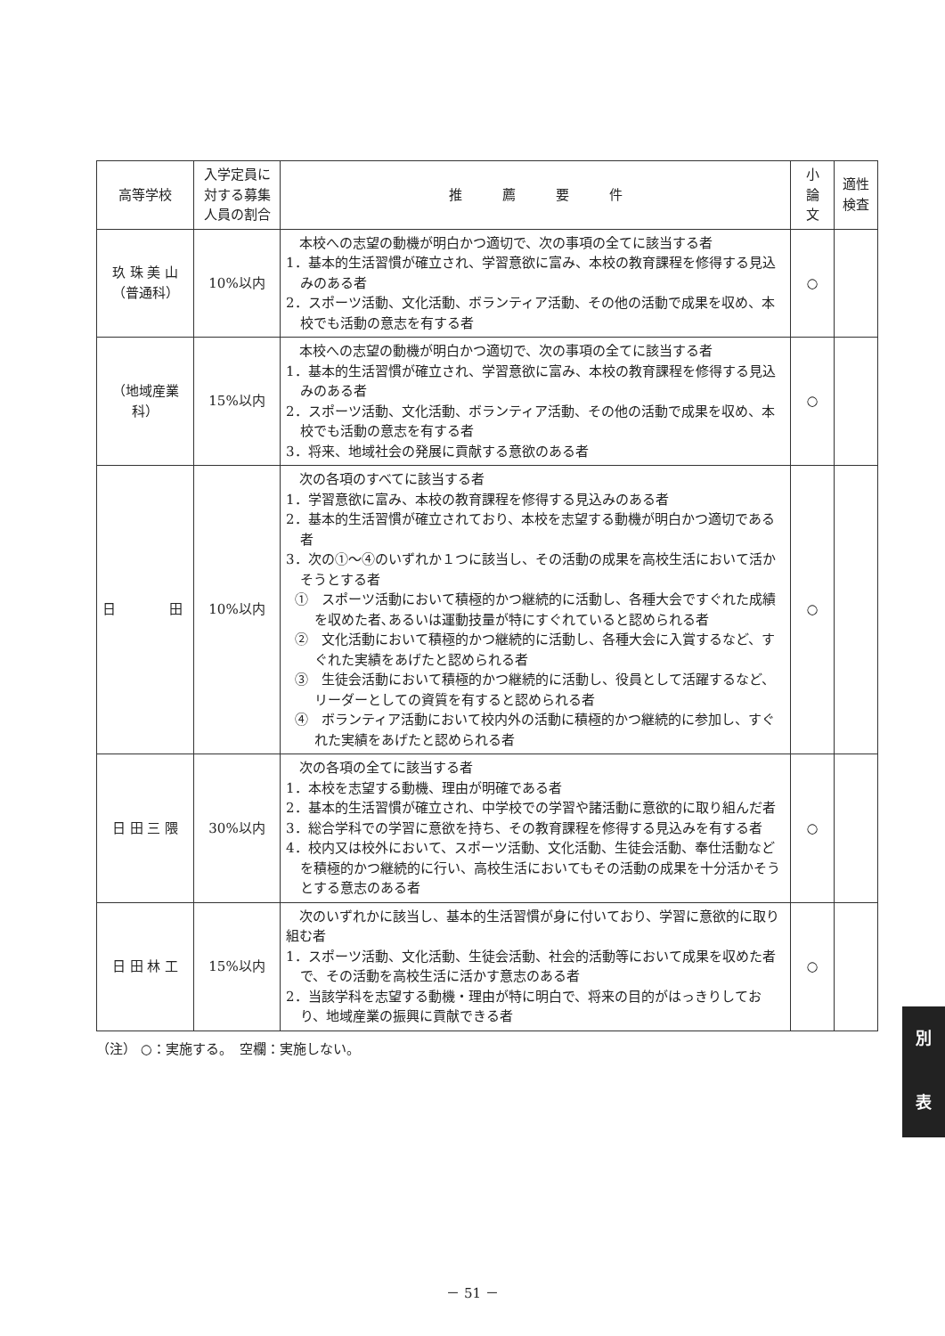| 高等学校 | 入学定員に 対する募集 人員の割合 | 推 薦 要 件 | 小 論 文 | 適性 検査 |
| --- | --- | --- | --- | --- |
| 玖 珠 美 山 （普通科） | 10%以内 | 本校への志望の動機が明白かつ適切で、次の事項の全てに該当する者 1．基本的生活習慣が確立され、学習意欲に富み、本校の教育課程を修得する見込みのある者 2．スポーツ活動、文化活動、ボランティア活動、その他の活動で成果を収め、本校でも活動の意志を有する者 | ○ | |
| （地域産業科） | 15%以内 | 本校への志望の動機が明白かつ適切で、次の事項の全てに該当する者 1．基本的生活習慣が確立され、学習意欲に富み、本校の教育課程を修得する見込みのある者 2．スポーツ活動、文化活動、ボランティア活動、その他の活動で成果を収め、本校でも活動の意志を有する者 3．将来、地域社会の発展に貢献する意欲のある者 | ○ | |
| 日 田 | 10%以内 | 次の各項のすべてに該当する者 1．学習意欲に富み、本校の教育課程を修得する見込みのある者 2．基本的生活習慣が確立されており、本校を志望する動機が明白かつ適切である者 3．次の①～④のいずれか１つに該当し、その活動の成果を高校生活において活かそうとする者 ① スポーツ活動において積極的かつ継続的に活動し、各種大会ですぐれた成績を収めた者､あるいは運動技量が特にすぐれていると認められる者 ② 文化活動において積極的かつ継続的に活動し、各種大会に入賞するなど、すぐれた実績をあげたと認められる者 ③ 生徒会活動において積極的かつ継続的に活動し、役員として活躍するなど、リーダーとしての資質を有すると認められる者 ④ ボランティア活動において校内外の活動に積極的かつ継続的に参加し、すぐれた実績をあげたと認められる者 | ○ | |
| 日 田 三 隈 | 30%以内 | 次の各項の全てに該当する者 1．本校を志望する動機、理由が明確である者 2．基本的生活習慣が確立され、中学校での学習や諸活動に意欲的に取り組んだ者 3．総合学科での学習に意欲を持ち、その教育課程を修得する見込みを有する者 4．校内又は校外において、スポーツ活動、文化活動、生徒会活動、奉仕活動などを積極的かつ継続的に行い、高校生活においてもその活動の成果を十分活かそうとする意志のある者 | ○ | |
| 日 田 林 工 | 15%以内 | 次のいずれかに該当し、基本的生活習慣が身に付いており、学習に意欲的に取り組む者 1．スポーツ活動、文化活動、生徒会活動、社会的活動等において成果を収めた者で、その活動を高校生活に活かす意志のある者 2．当該学科を志望する動機・理由が特に明白で、将来の目的がはっきりしており、地域産業の振興に貢献できる者 | ○ | |
（注） ○：実施する。　空欄：実施しない。
別
表
－ 51 －